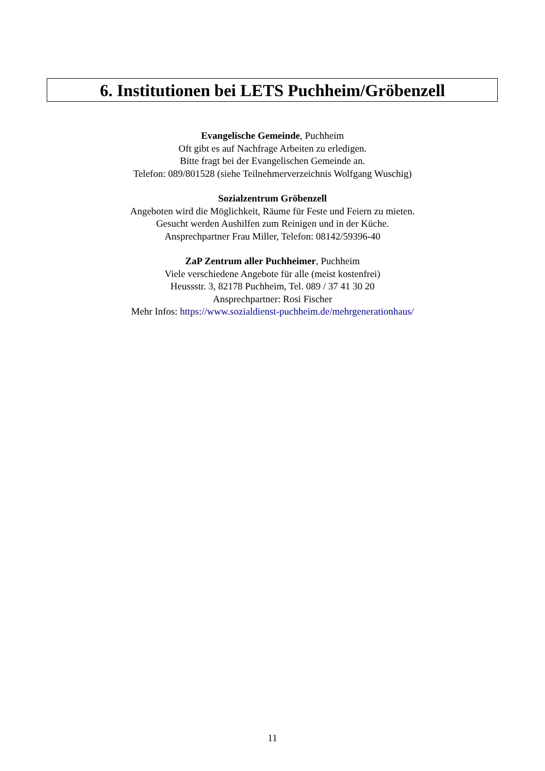6. Institutionen bei LETS Puchheim/Gröbenzell
Evangelische Gemeinde, Puchheim
Oft gibt es auf Nachfrage Arbeiten zu erledigen.
Bitte fragt bei der Evangelischen Gemeinde an.
Telefon: 089/801528 (siehe Teilnehmerverzeichnis Wolfgang Wuschig)
Sozialzentrum Gröbenzell
Angeboten wird die Möglichkeit, Räume für Feste und Feiern zu mieten.
Gesucht werden Aushilfen zum Reinigen und in der Küche.
Ansprechpartner Frau Miller, Telefon: 08142/59396-40
ZaP Zentrum aller Puchheimer, Puchheim
Viele verschiedene Angebote für alle (meist kostenfrei)
Heussstr. 3, 82178 Puchheim, Tel. 089 / 37 41 30 20
Ansprechpartner: Rosi Fischer
Mehr Infos: https://www.sozialdienst-puchheim.de/mehrgenerationhaus/
11